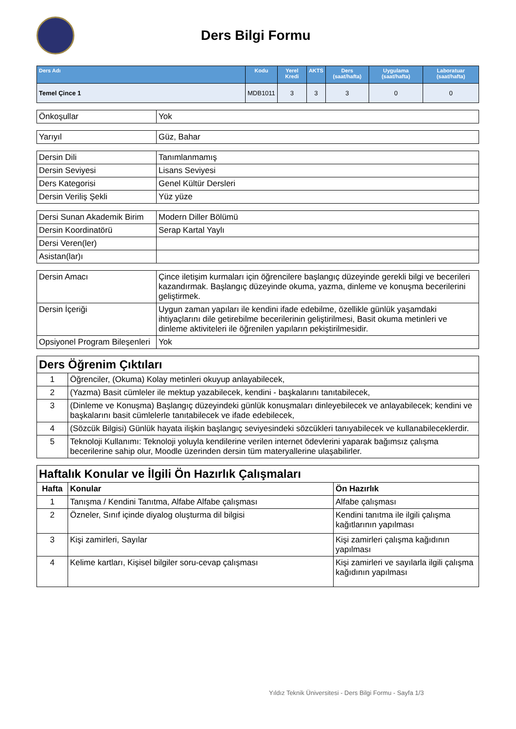Ders Bilgi Formu
| Ders Adı | Kodu | Yerel Kredi | AKTS | Ders (saat/hafta) | Uygulama (saat/hafta) | Laboratuar (saat/hafta) |
| --- | --- | --- | --- | --- | --- | --- |
| Temel Çince 1 | MDB1011 | 3 | 3 | 3 | 0 | 0 |
| Önkoşullar | Yok |
| Yarıyıl | Güz, Bahar |
| Dersin Dili | Tanımlanmamış |
| Dersin Seviyesi | Lisans Seviyesi |
| Ders Kategorisi | Genel Kültür Dersleri |
| Dersin Veriliş Şekli | Yüz yüze |
| Dersi Sunan Akademik Birim | Modern Diller Bölümü |
| Dersin Koordinatörü | Serap Kartal Yaylı |
| Dersi Veren(ler) | |
| Asistan(lar)ı | |
| Dersin Amacı | Çince iletişim kurmaları için öğrencilere başlangıç düzeyinde gerekli bilgi ve becerileri kazandırmak. Başlangıç düzeyinde okuma, yazma, dinleme ve konuşma becerilerini geliştirmek. |
| Dersin İçeriği | Uygun zaman yapıları ile kendini ifade edebilme, özellikle günlük yaşamdaki ihtiyaçlarını dile getirebilme becerilerinin geliştirilmesi, Basit okuma metinleri ve dinleme aktiviteleri ile öğrenilen yapıların pekiştirilmesidir. |
| Opsiyonel Program Bileşenleri | Yok |
| Ders Öğrenim Çıktıları | |
| 1 | Öğrenciler, (Okuma) Kolay metinleri okuyup anlayabilecek, |
| 2 | (Yazma) Basit cümleler ile mektup yazabilecek, kendini - başkalarını tanıtabilecek, |
| 3 | (Dinleme ve Konuşma) Başlangıç düzeyindeki günlük konuşmaları dinleyebilecek ve anlayabilecek; kendini ve başkalarını basit cümlelerle tanıtabilecek ve ifade edebilecek, |
| 4 | (Sözcük Bilgisi) Günlük hayata ilişkin başlangıç seviyesindeki sözcükleri tanıyabilecek ve kullanabileceklerdir. |
| 5 | Teknoloji Kullanımı: Teknoloji yoluyla kendilerine verilen internet ödevlerini yaparak bağımsız çalışma becerilerine sahip olur, Moodle üzerinden dersin tüm materyallerine ulaşabilirler. |
| Haftalık Konular ve İlgili Ön Hazırlık Çalışmaları | | |
| Hafta | Konular | Ön Hazırlık |
| 1 | Tanışma / Kendini Tanıtma, Alfabe Alfabe çalışması | Alfabe çalışması |
| 2 | Özneler, Sınıf içinde diyalog oluşturma dil bilgisi | Kendini tanıtma ile ilgili çalışma kağıtlarının yapılması |
| 3 | Kişi zamirleri, Sayılar | Kişi zamirleri çalışma kağıdının yapılması |
| 4 | Kelime kartları, Kişisel bilgiler soru-cevap çalışması | Kişi zamirleri ve sayılarla ilgili çalışma kağıdının yapılması |
Yıldız Teknik Üniversitesi - Ders Bilgi Formu - Sayfa 1/3